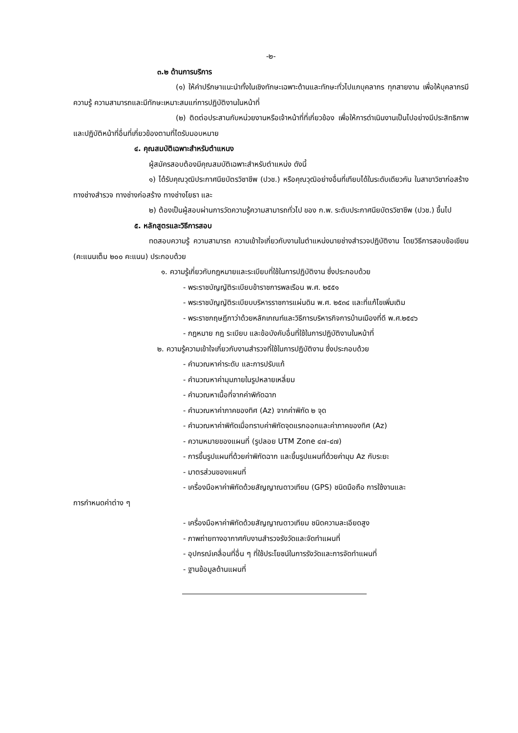-๒-
๓.๒ ด้านการบริการ
(๑) ให้คำปรึกษาแนะนำทั้งในเชิงทักษะเฉพาะด้านและทักษะทั่วไปแกบุคลากร ทุกสายงาน เพื่อให้บุคลากรมีความรู้ ความสามารถและมีทักษะเหมาะสมแก่การปฏิบัติงานในหน้าที่
(๒) ติดต่อประสานกับหน่วยงานหรือเจ้าหน้าที่ที่เกี่ยวข้อง เพื่อให้การดำเนินงานเป็นไปอย่างมีประสิทธิภาพและปฏิบัติหน้าที่อื่นที่เกี่ยวข้องตามที่ไดรับมอบหมาย
๔. คุณสมบัติเฉพาะสำหรับตำแหนง
ผู้สมัครสอบต้องมีคุณสมบัติเฉพาะสำหรับตำแหน่ง ดังนี้
๑) ได้รับคุณวุฒิประกาศนียบัตรวิชาชีพ (ปวช.) หรือคุณวุฒิอย่างอื่นที่เทียบได้ในระดับเดียวกัน ในสาขาวิชาก่อสร้าง ทางช่างสำรวจ ทางช่างก่อสร้าง ทางช่างโยธา และ
๒) ต้องเป็นผู้สอบผ่านการวัดความรู้ความสามารถทั่วไป ของ ก.พ. ระดับประกาศนียบัตรวิชาชีพ (ปวช.) ขึ้นไป
๕. หลักสูตรและวิธีการสอบ
ทดสอบความรู้ ความสามารถ ความเข้าใจเกี่ยวกับงานในตำแหน่งนายช่างสำรวจปฏิบัติงาน โดยวิธีการสอบข้อเขียน (คะแนนเต็ม ๒๐๐ คะแนน) ประกอบด้วย
๑. ความรู้เกี่ยวกับกฎหมายและระเบียบที่ใช้ในการปฏิบัติงาน ซึ่งประกอบด้วย
- พระราชบัญญัติระเบียบข้าราชการพลเรือน พ.ศ. ๒๕๕๑
- พระราชบัญญัติระเบียบบริหารราชการแผ่นดิน พ.ศ. ๒๕๓๔ และที่แก้ไขเพิ่มเติม
- พระราชกฤษฎีกาว่าด้วยหลักเกณฑ์และวิธีการบริหารกิจการบ้านเมืองที่ดี พ.ศ.๒๕๔๖
- กฎหมาย กฎ ระเบียบ และข้อบังคับอื่นที่ใช้ในการปฏิบัติงานในหน้าที่
๒. ความรู้ความเข้าใจเกี่ยวกับงานสำรวจที่ใช้ในการปฏิบัติงาน ซึ่งประกอบด้วย
- คำนวณหาค่าระดับ และการปรับแก้
- คำนวณหาค่ามุมภายในรูปหลายเหลี่ยม
- คำนวณหาเนื้อที่จากค่าพิกัดฉาก
- คำนวณหาค่าภาคของทิศ (Az) จากค่าพิกัด ๒ จุด
- คำนวณหาค่าพิกัดเมื่อทราบค่าพิกัดจุดแรกออกและค่าภาคของทิศ (Az)
- ความหมายของแผนที่ (รูปลอย UTM Zone ๔๗-๔๗)
- การขึ้นรูปแผนที่ด้วยค่าพิกัดฉาก และขึ้นรูปแผนที่ด้วยค่ามุม Az กับระยะ
- มาตรส่วนของแผนที่
- เครื่องมือหาค่าพิกัดด้วยสัญญาณดาวเทียม (GPS) ชนิดมือถือ การใช้งานและ
การกำหนดค่าต่าง ๆ
- เครื่องมือหาค่าพิกัดด้วยสัญญาณดาวเทียม ชนิดความละเอียดสูง
- ภาพถ่ายทางอากาศกับงานสำรวจรังวัดและจัดทำแผนที่
- อุปกรณ์เคลื่อนที่อื่น ๆ ที่ใช้ประโยชน์ในการรังวัดและการจัดทำแผนที่
- ฐานข้อมูลด้านแผนที่